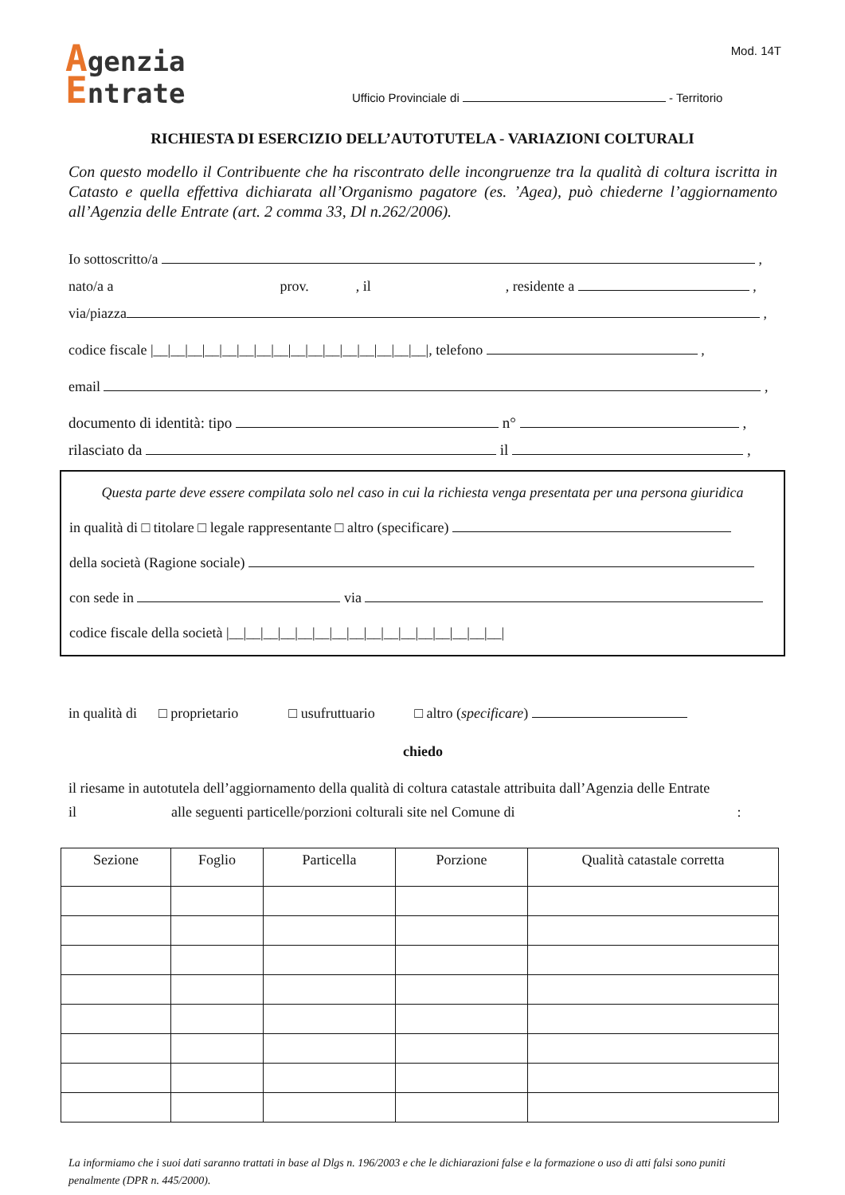Mod. 14T
Agenzia
Entrate
Ufficio Provinciale di - Territorio
RICHIESTA DI ESERCIZIO DELL’AUTOTUTELA - VARIAZIONI COLTURALI
Con questo modello il Contribuente che ha riscontrato delle incongruenze tra la qualità di coltura iscritta in Catasto e quella effettiva dichiarata all’Organismo pagatore (es. ’Agea), può chiederne l’aggiornamento all’Agenzia delle Entrate (art. 2 comma 33, Dl n.262/2006).
Io sottoscritto/a ,
nato/a a prov. , il , residente a ,
via/piazza ,
codice fiscale |__|__|__|__|__|__|__|__|__|__|__|__|__|__|__|__|, telefono ,
email ,
documento di identità: tipo n° ,
rilasciato da il ,
Questa parte deve essere compilata solo nel caso in cui la richiesta venga presentata per una persona giuridica
in qualità di □ titolare □ legale rappresentante □ altro (specificare)
della società (Ragione sociale)
con sede in via
codice fiscale della società |__|__|__|__|__|__|__|__|__|__|__|__|__|__|__|__|
in qualità di □ proprietario □ usufruttuario □ altro (specificare)
chiedo
il riesame in autotutela dell’aggiornamento della qualità di coltura catastale attribuita dall’Agenzia delle Entrate
il alle seguenti particelle/porzioni colturali site nel Comune di :
| Sezione | Foglio | Particella | Porzione | Qualità catastale corretta |
| --- | --- | --- | --- | --- |
La informiamo che i suoi dati saranno trattati in base al Dlgs n. 196/2003 e che le dichiarazioni false e la formazione o uso di atti falsi sono puniti penalmente (DPR n. 445/2000).